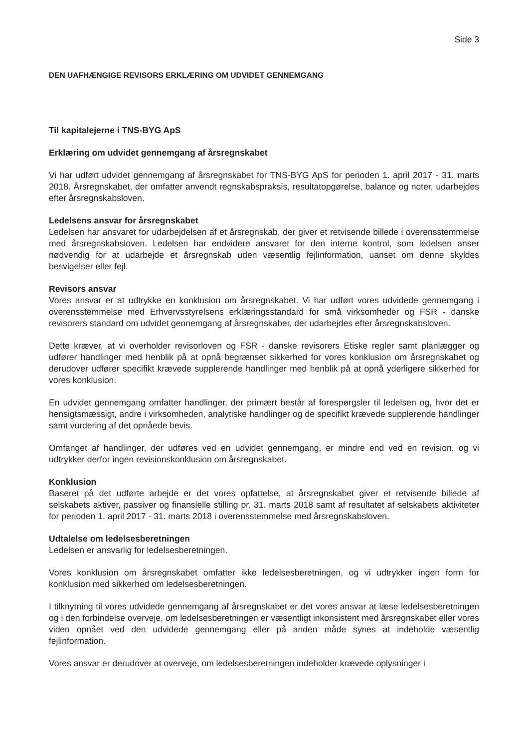Side 3
DEN UAFHÆNGIGE REVISORS ERKLÆRING OM UDVIDET GENNEMGANG
Til kapitalejerne i TNS-BYG ApS
Erklæring om udvidet gennemgang af årsregnskabet
Vi har udført udvidet gennemgang af årsregnskabet for TNS-BYG ApS for perioden 1. april 2017 - 31. marts 2018. Årsregnskabet, der omfatter anvendt regnskabspraksis, resultatopgørelse, balance og noter, udarbejdes efter årsregnskabsloven.
Ledelsens ansvar for årsregnskabet
Ledelsen har ansvaret for udarbejdelsen af et årsregnskab, der giver et retvisende billede i overensstemmelse med årsregnskabsloven. Ledelsen har endvidere ansvaret for den interne kontrol, som ledelsen anser nødvendig for at udarbejde et årsregnskab uden væsentlig fejlinformation, uanset om denne skyldes besvigelser eller fejl.
Revisors ansvar
Vores ansvar er at udtrykke en konklusion om årsregnskabet. Vi har udført vores udvidede gennemgang i overensstemmelse med Erhvervsstyrelsens erklæringsstandard for små virksomheder og FSR - danske revisorers standard om udvidet gennemgang af årsregnskaber, der udarbejdes efter årsregnskabsloven.
Dette kræver, at vi overholder revisorloven og FSR - danske revisorers Etiske regler samt planlægger og udfører handlinger med henblik på at opnå begrænset sikkerhed for vores konklusion om årsregnskabet og derudover udfører specifikt krævede supplerende handlinger med henblik på at opnå yderligere sikkerhed for vores konklusion.
En udvidet gennemgang omfatter handlinger, der primært består af forespørgsler til ledelsen og, hvor det er hensigtsmæssigt, andre i virksomheden, analytiske handlinger og de specifikt krævede supplerende handlinger samt vurdering af det opnåede bevis.
Omfanget af handlinger, der udføres ved en udvidet gennemgang, er mindre end ved en revision, og vi udtrykker derfor ingen revisionskonklusion om årsregnskabet.
Konklusion
Baseret på det udførte arbejde er det vores opfattelse, at årsregnskabet giver et retvisende billede af selskabets aktiver, passiver og finansielle stilling pr. 31. marts 2018 samt af resultatet af selskabets aktiviteter for perioden 1. april 2017 - 31. marts 2018 i overensstemmelse med årsregnskabsloven.
Udtalelse om ledelsesberetningen
Ledelsen er ansvarlig for ledelsesberetningen.
Vores konklusion om årsregnskabet omfatter ikke ledelsesberetningen, og vi udtrykker ingen form for konklusion med sikkerhed om ledelsesberetningen.
I tilknytning til vores udvidede gennemgang af årsregnskabet er det vores ansvar at læse ledelsesberetningen og i den forbindelse overveje, om ledelsesberetningen er væsentligt inkonsistent med årsregnskabet eller vores viden opnået ved den udvidede gennemgang eller på anden måde synes at indeholde væsentlig fejlinformation.
Vores ansvar er derudover at overveje, om ledelsesberetningen indeholder krævede oplysninger i